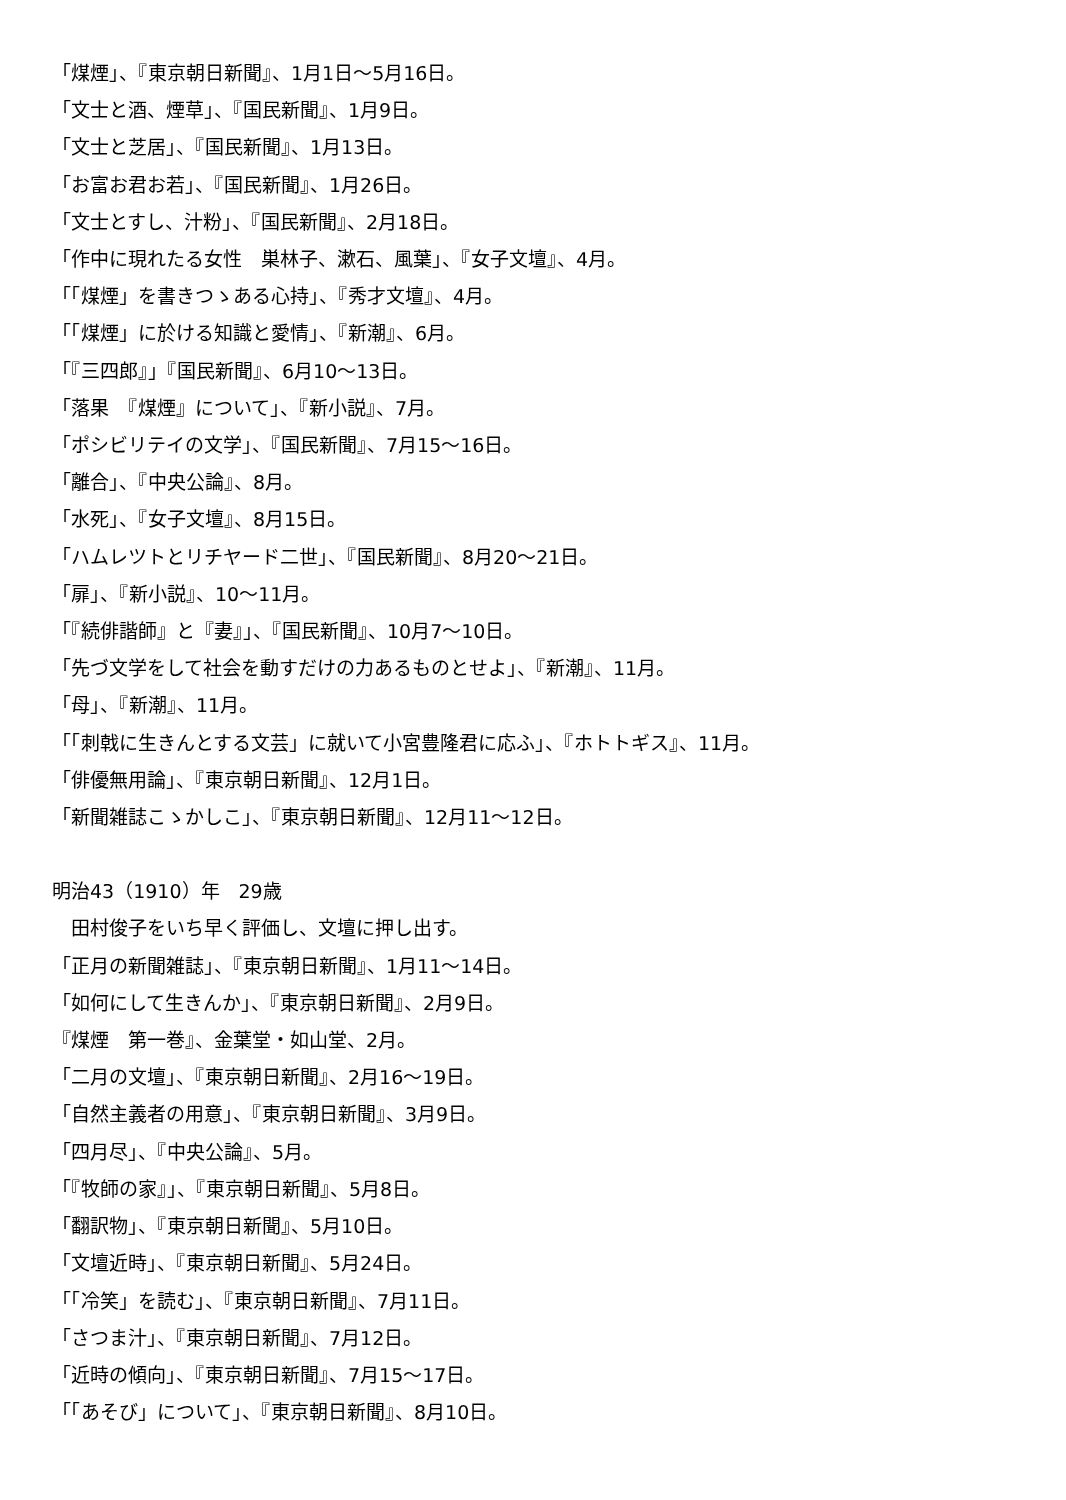「煤煙」、『東京朝日新聞』、1月1日〜5月16日。
「文士と酒、煙草」、『国民新聞』、1月9日。
「文士と芝居」、『国民新聞』、1月13日。
「お富お君お若」、『国民新聞』、1月26日。
「文士とすし、汁粉」、『国民新聞』、2月18日。
「作中に現れたる女性　巣林子、漱石、風葉」、『女子文壇』、4月。
「「煤煙」を書きつゝある心持」、『秀才文壇』、4月。
「「煤煙」に於ける知識と愛情」、『新潮』、6月。
「『三四郎』」『国民新聞』、6月10〜13日。
「落果　『煤煙』について」、『新小説』、7月。
「ポシビリテイの文学」、『国民新聞』、7月15〜16日。
「離合」、『中央公論』、8月。
「水死」、『女子文壇』、8月15日。
「ハムレツトとリチヤード二世」、『国民新聞』、8月20〜21日。
「扉」、『新小説』、10〜11月。
「『続俳諧師』と『妻』」、『国民新聞』、10月7〜10日。
「先づ文学をして社会を動すだけの力あるものとせよ」、『新潮』、11月。
「母」、『新潮』、11月。
「「刺戟に生きんとする文芸」に就いて小宮豊隆君に応ふ」、『ホトトギス』、11月。
「俳優無用論」、『東京朝日新聞』、12月1日。
「新聞雑誌こゝかしこ」、『東京朝日新聞』、12月11〜12日。
明治43（1910）年　29歳
　田村俊子をいち早く評価し、文壇に押し出す。
「正月の新聞雑誌」、『東京朝日新聞』、1月11〜14日。
「如何にして生きんか」、『東京朝日新聞』、2月9日。
『煤煙　第一巻』、金葉堂・如山堂、2月。
「二月の文壇」、『東京朝日新聞』、2月16〜19日。
「自然主義者の用意」、『東京朝日新聞』、3月9日。
「四月尽」、『中央公論』、5月。
「『牧師の家』」、『東京朝日新聞』、5月8日。
「翻訳物」、『東京朝日新聞』、5月10日。
「文壇近時」、『東京朝日新聞』、5月24日。
「「冷笑」を読む」、『東京朝日新聞』、7月11日。
「さつま汁」、『東京朝日新聞』、7月12日。
「近時の傾向」、『東京朝日新聞』、7月15〜17日。
「「あそび」について」、『東京朝日新聞』、8月10日。